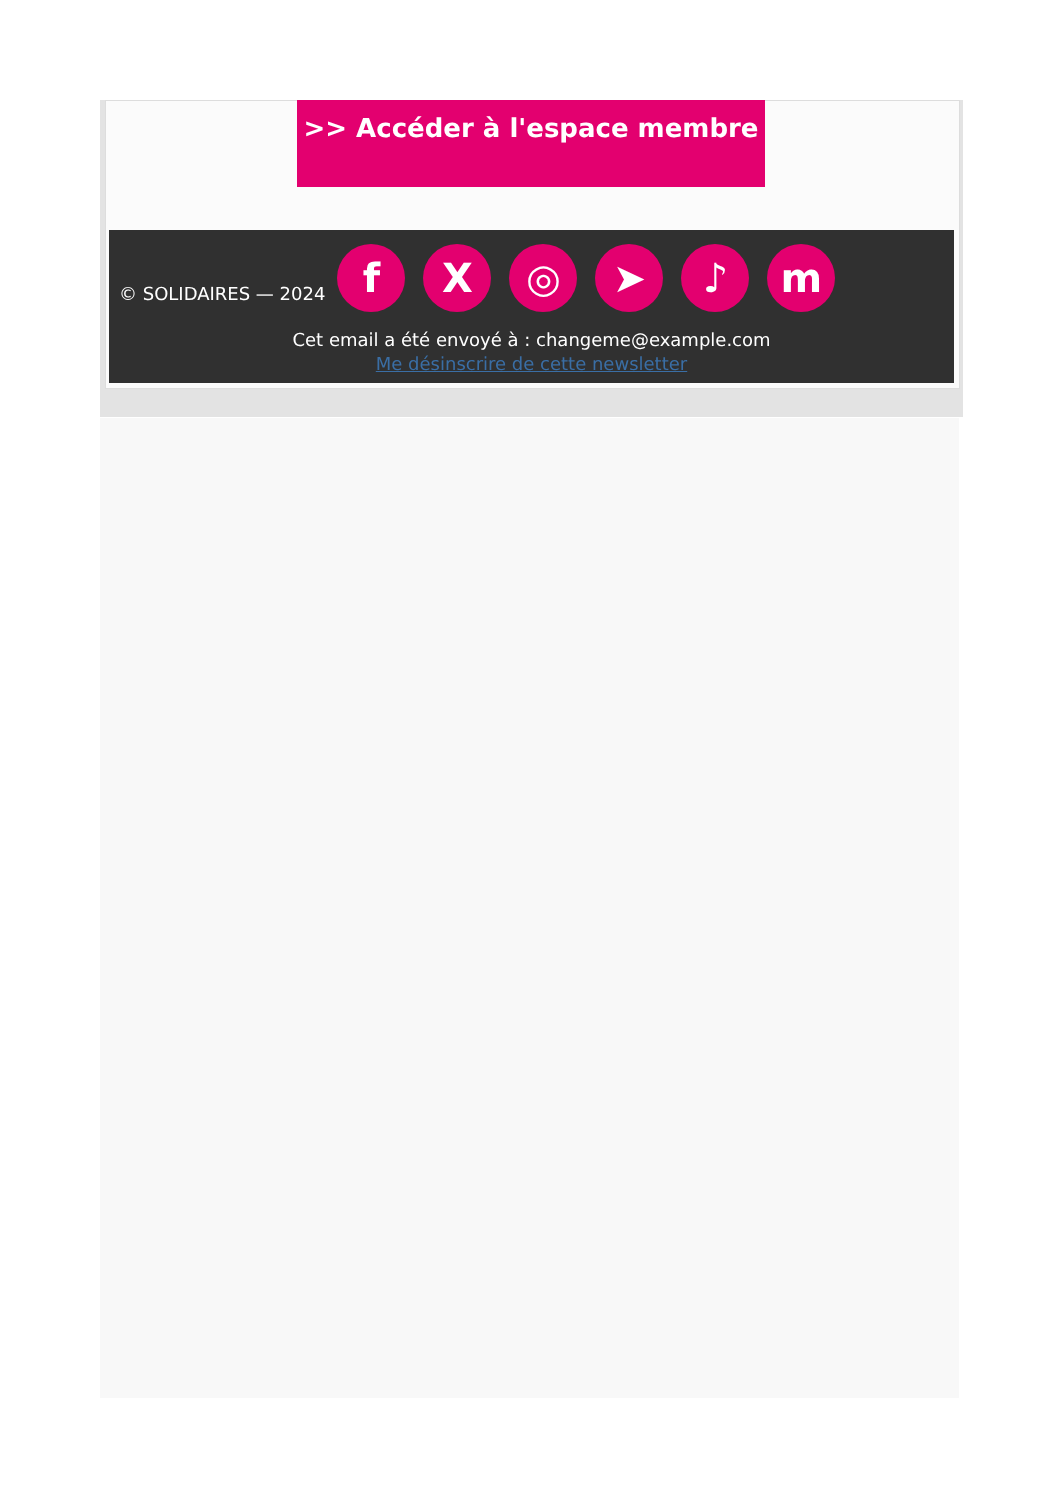>> Accéder à l'espace membre
© SOLIDAIRES — 2024 fX ◎ ➤ ♪ m
Cet email a été envoyé à : changeme@example.com
Me désinscrire de cette newsletter